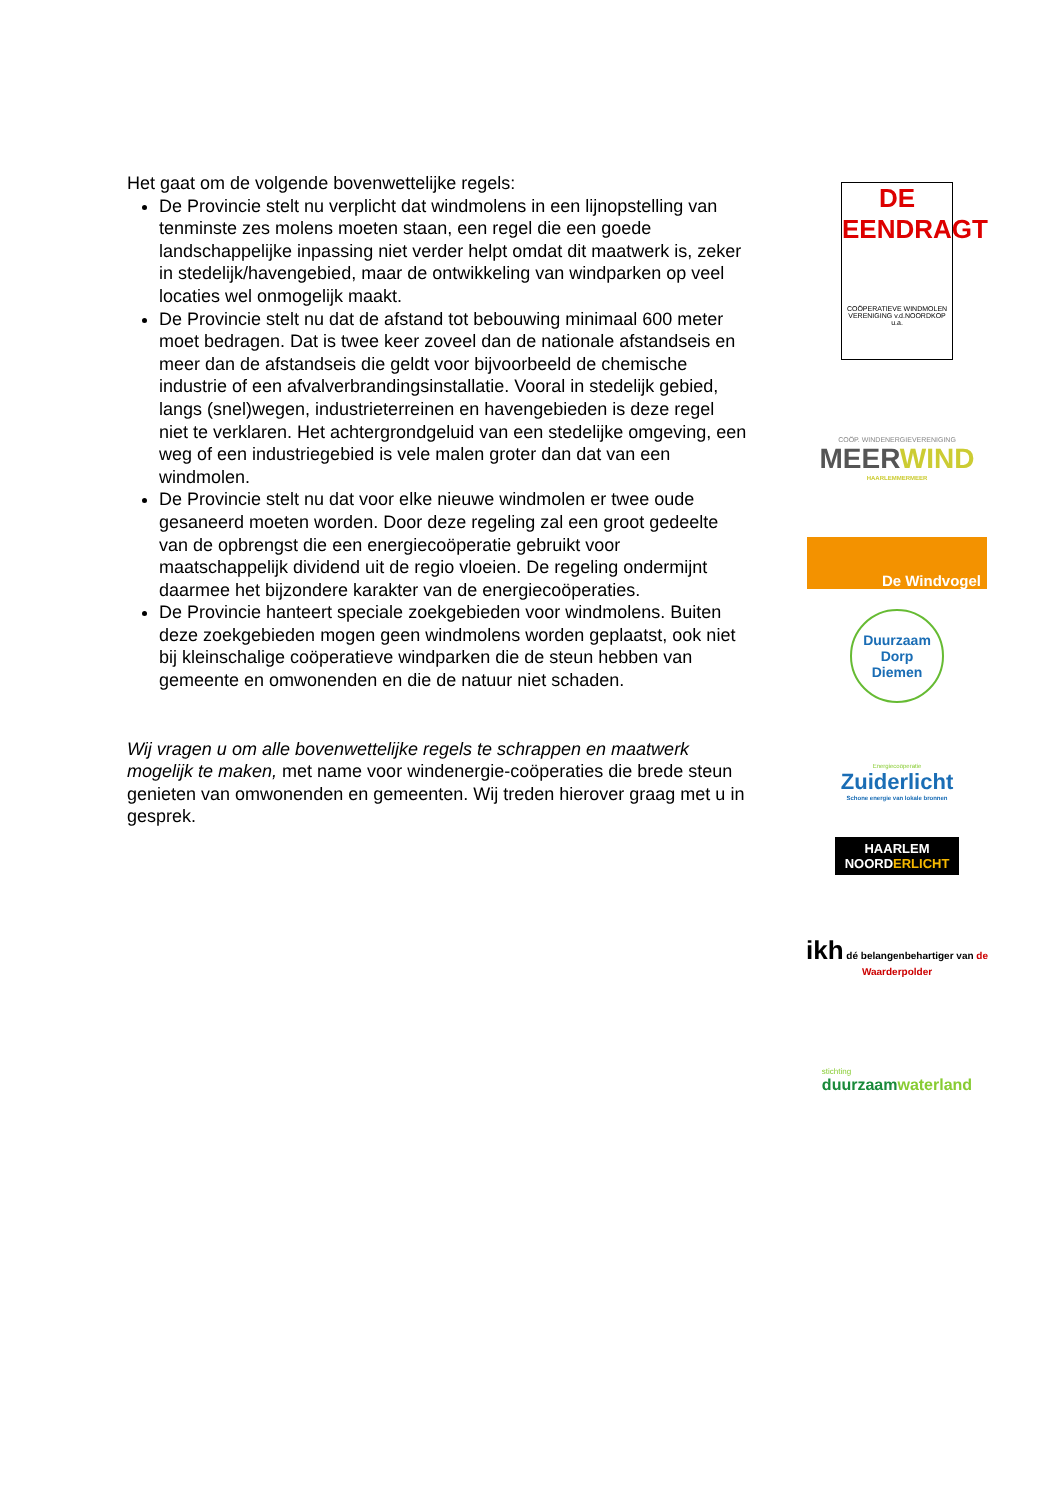Het gaat om de volgende bovenwettelijke regels:
De Provincie stelt nu verplicht dat windmolens in een lijnopstelling van tenminste zes molens moeten staan, een regel die een goede landschappelijke inpassing niet verder helpt omdat dit maatwerk is, zeker in stedelijk/havengebied, maar de ontwikkeling van windparken op veel locaties wel onmogelijk maakt.
De Provincie stelt nu dat de afstand tot bebouwing minimaal 600 meter moet bedragen. Dat is twee keer zoveel dan de nationale afstandseis en meer dan de afstandseis die geldt voor bijvoorbeeld de chemische industrie of een afvalverbrandingsinstallatie. Vooral in stedelijk gebied, langs (snel)wegen, industrieterreinen en havengebieden is deze regel niet te verklaren. Het achtergrondgeluid van een stedelijke omgeving, een weg of een industriegebied is vele malen groter dan dat van een windmolen.
De Provincie stelt nu dat voor elke nieuwe windmolen er twee oude gesaneerd moeten worden. Door deze regeling zal een groot gedeelte van de opbrengst die een energiecoöperatie gebruikt voor maatschappelijk dividend uit de regio vloeien. De regeling ondermijnt daarmee het bijzondere karakter van de energiecoöperaties.
De Provincie hanteert speciale zoekgebieden voor windmolens. Buiten deze zoekgebieden mogen geen windmolens worden geplaatst, ook niet bij kleinschalige coöperatieve windparken die de steun hebben van gemeente en omwonenden en die de natuur niet schaden.
Wij vragen u om alle bovenwettelijke regels te schrappen en maatwerk mogelijk te maken, met name voor windenergie-coöperaties die brede steun genieten van omwonenden en gemeenten. Wij treden hierover graag met u in gesprek.
DE EENDRAGT
COÖPERATIEVE WINDMOLEN VERENIGING v.d.NOORDKOP u.a.
COÖP. WINDENERGIEVERENIGING
MEER WIND
HAARLEMMERMEER
De Windvogel
Duurzaam Dorp
Diemen
Energiecoöperatie
Zuiderlicht
Schone energie van lokale bronnen
HAARLEM
NOORDERLICHT
ikh dé belangenbehartiger van de Waarderpolder
stichting
duurzaamwaterland